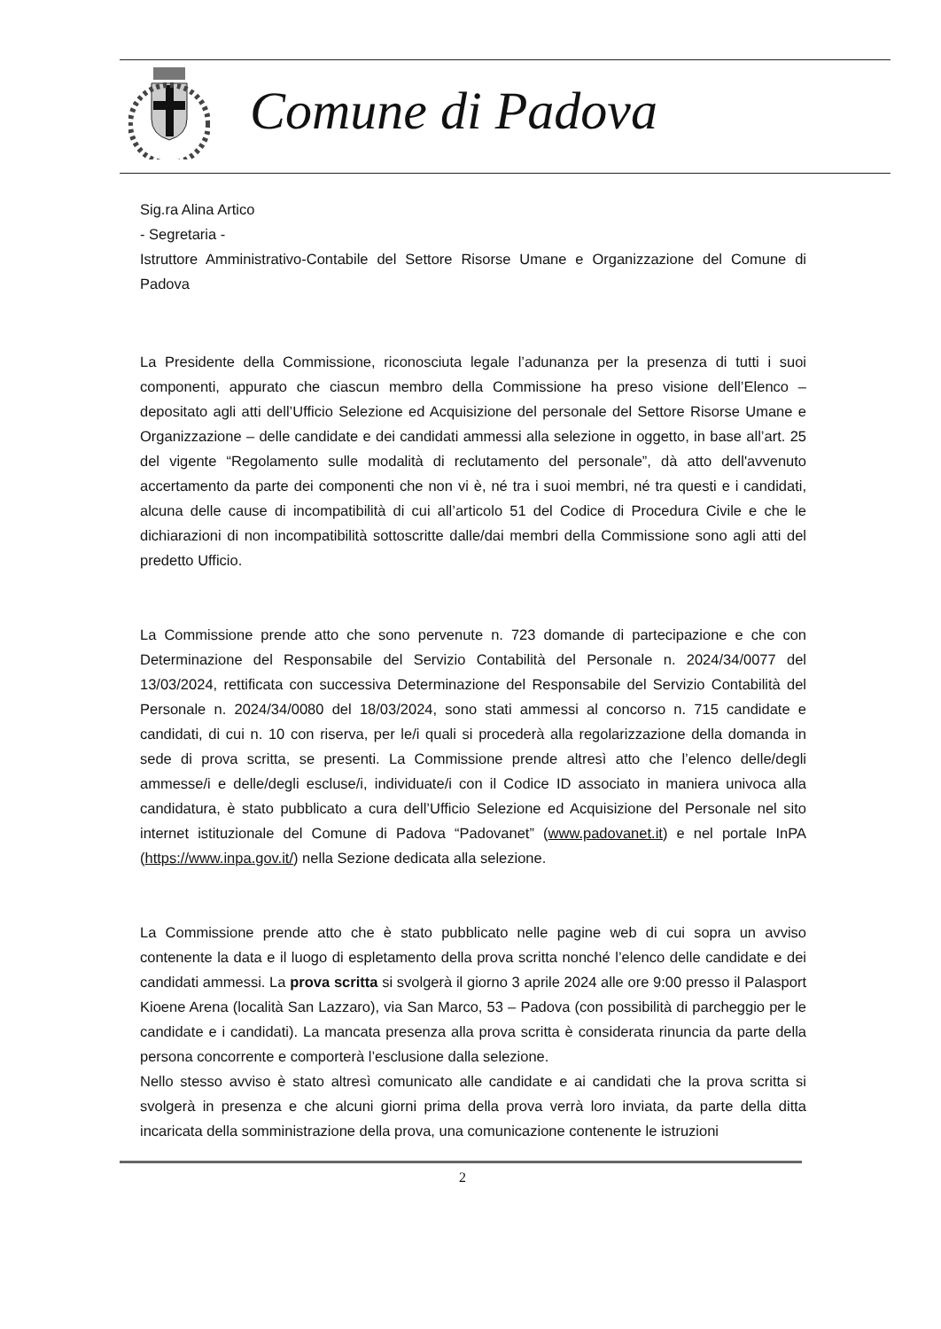Comune di Padova
Sig.ra Alina Artico
- Segretaria -
Istruttore Amministrativo-Contabile del Settore Risorse Umane e Organizzazione del Comune di Padova
La Presidente della Commissione, riconosciuta legale l’adunanza per la presenza di tutti i suoi componenti, appurato che ciascun membro della Commissione ha preso visione dell’Elenco – depositato agli atti dell’Ufficio Selezione ed Acquisizione del personale del Settore Risorse Umane e Organizzazione – delle candidate e dei candidati ammessi alla selezione in oggetto, in base all’art. 25 del vigente “Regolamento sulle modalità di reclutamento del personale”, dà atto dell'avvenuto accertamento da parte dei componenti che non vi è, né tra i suoi membri, né tra questi e i candidati, alcuna delle cause di incompatibilità di cui all’articolo 51 del Codice di Procedura Civile e che le dichiarazioni di non incompatibilità sottoscritte dalle/dai membri della Commissione sono agli atti del predetto Ufficio.
La Commissione prende atto che sono pervenute n. 723 domande di partecipazione e che con Determinazione del Responsabile del Servizio Contabilità del Personale n. 2024/34/0077 del 13/03/2024, rettificata con successiva Determinazione del Responsabile del Servizio Contabilità del Personale n. 2024/34/0080 del 18/03/2024, sono stati ammessi al concorso n. 715 candidate e candidati, di cui n. 10 con riserva, per le/i quali si procederà alla regolarizzazione della domanda in sede di prova scritta, se presenti. La Commissione prende altresì atto che l’elenco delle/degli ammesse/i e delle/degli escluse/i, individuate/i con il Codice ID associato in maniera univoca alla candidatura, è stato pubblicato a cura dell’Ufficio Selezione ed Acquisizione del Personale nel sito internet istituzionale del Comune di Padova “Padovanet” (www.padovanet.it) e nel portale InPA (https://www.inpa.gov.it/) nella Sezione dedicata alla selezione.
La Commissione prende atto che è stato pubblicato nelle pagine web di cui sopra un avviso contenente la data e il luogo di espletamento della prova scritta nonché l’elenco delle candidate e dei candidati ammessi. La prova scritta si svolgerà il giorno 3 aprile 2024 alle ore 9:00 presso il Palasport Kioene Arena (località San Lazzaro), via San Marco, 53 – Padova (con possibilità di parcheggio per le candidate e i candidati). La mancata presenza alla prova scritta è considerata rinuncia da parte della persona concorrente e comporterà l’esclusione dalla selezione.
Nello stesso avviso è stato altresì comunicato alle candidate e ai candidati che la prova scritta si svolgerà in presenza e che alcuni giorni prima della prova verrà loro inviata, da parte della ditta incaricata della somministrazione della prova, una comunicazione contenente le istruzioni
2